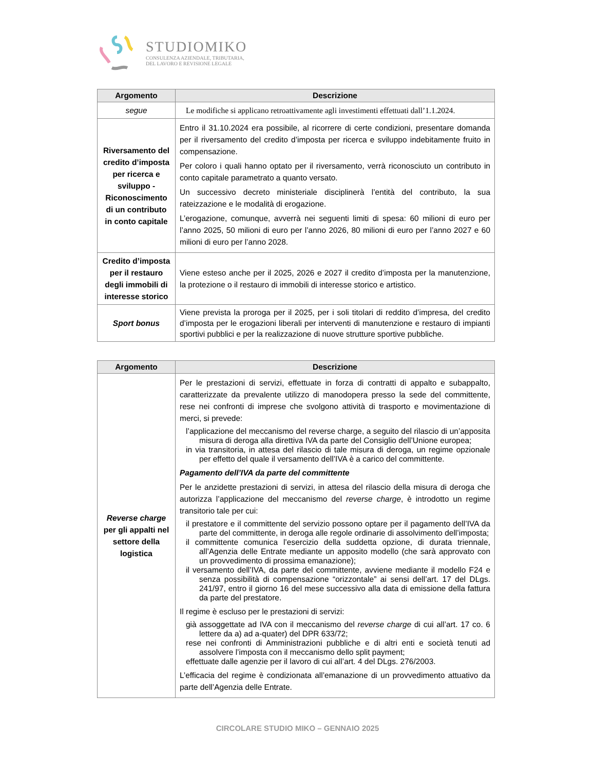STUDIOMIKO
CONSULENZA AZIENDALE, TRIBUTARIA,
DEL LAVORO E REVISIONE LEGALE
| Argomento | Descrizione |
| --- | --- |
| segue | Le modifiche si applicano retroattivamente agli investimenti effettuati dall’1.1.2024. |
| Riversamento del credito d’imposta per ricerca e sviluppo - Riconoscimento di un contributo in conto capitale | Entro il 31.10.2024 era possibile, al ricorrere di certe condizioni, presentare domanda per il riversamento del credito d’imposta per ricerca e sviluppo indebitamente fruito in compensazione. Per coloro i quali hanno optato per il riversamento, verrà riconosciuto un contributo in conto capitale parametrato a quanto versato. Un successivo decreto ministeriale disciplinerà l’entità del contributo, la sua rateizzazione e le modalità di erogazione. L’erogazione, comunque, avverrà nei seguenti limiti di spesa: 60 milioni di euro per l’anno 2025, 50 milioni di euro per l’anno 2026, 80 milioni di euro per l’anno 2027 e 60 milioni di euro per l’anno 2028. |
| Credito d’imposta per il restauro degli immobili di interesse storico | Viene esteso anche per il 2025, 2026 e 2027 il credito d’imposta per la manutenzione, la protezione o il restauro di immobili di interesse storico e artistico. |
| Sport bonus | Viene prevista la proroga per il 2025, per i soli titolari di reddito d’impresa, del credito d’imposta per le erogazioni liberali per interventi di manutenzione e restauro di impianti sportivi pubblici e per la realizzazione di nuove strutture sportive pubbliche. |
| Argomento | Descrizione |
| --- | --- |
| Reverse charge per gli appalti nel settore della logistica | Per le prestazioni di servizi, effettuate in forza di contratti di appalto e subappalto, caratterizzate da prevalente utilizzo di manodopera presso la sede del committente, rese nei confronti di imprese che svolgono attività di trasporto e movimentazione di merci, si prevede: l’applicazione del meccanismo del reverse charge, a seguito del rilascio di un’apposita misura di deroga alla direttiva IVA da parte del Consiglio dell’Unione europea; in via transitoria, in attesa del rilascio di tale misura di deroga, un regime opzionale per effetto del quale il versamento dell’IVA è a carico del committente. Pagamento dell’IVA da parte del committente Per le anzidette prestazioni di servizi, in attesa del rilascio della misura di deroga che autorizza l’applicazione del meccanismo del reverse charge , è introdotto un regime transitorio tale per cui: il prestatore e il committente del servizio possono optare per il pagamento dell’IVA da parte del committente, in deroga alle regole ordinarie di assolvimento dell’imposta; il committente comunica l’esercizio della suddetta opzione, di durata triennale, all’Agenzia delle Entrate mediante un apposito modello (che sarà approvato con un provvedimento di prossima emanazione); il versamento dell’IVA, da parte del committente, avviene mediante il modello F24 e senza possibilità di compensazione “orizzontale” ai sensi dell’art. 17 del DLgs. 241/97, entro il giorno 16 del mese successivo alla data di emissione della fattura da parte del prestatore. Il regime è escluso per le prestazioni di servizi: già assoggettate ad IVA con il meccanismo del reverse charge di cui all’art. 17 co. 6 lettere da a) ad a-quater) del DPR 633/72; rese nei confronti di Amministrazioni pubbliche e di altri enti e società tenuti ad assolvere l’imposta con il meccanismo dello split payment; effettuate dalle agenzie per il lavoro di cui all’art. 4 del DLgs. 276/2003. L’efficacia del regime è condizionata all’emanazione di un provvedimento attuativo da parte dell’Agenzia delle Entrate. |
CIRCOLARE STUDIO MIKO – GENNAIO 2025